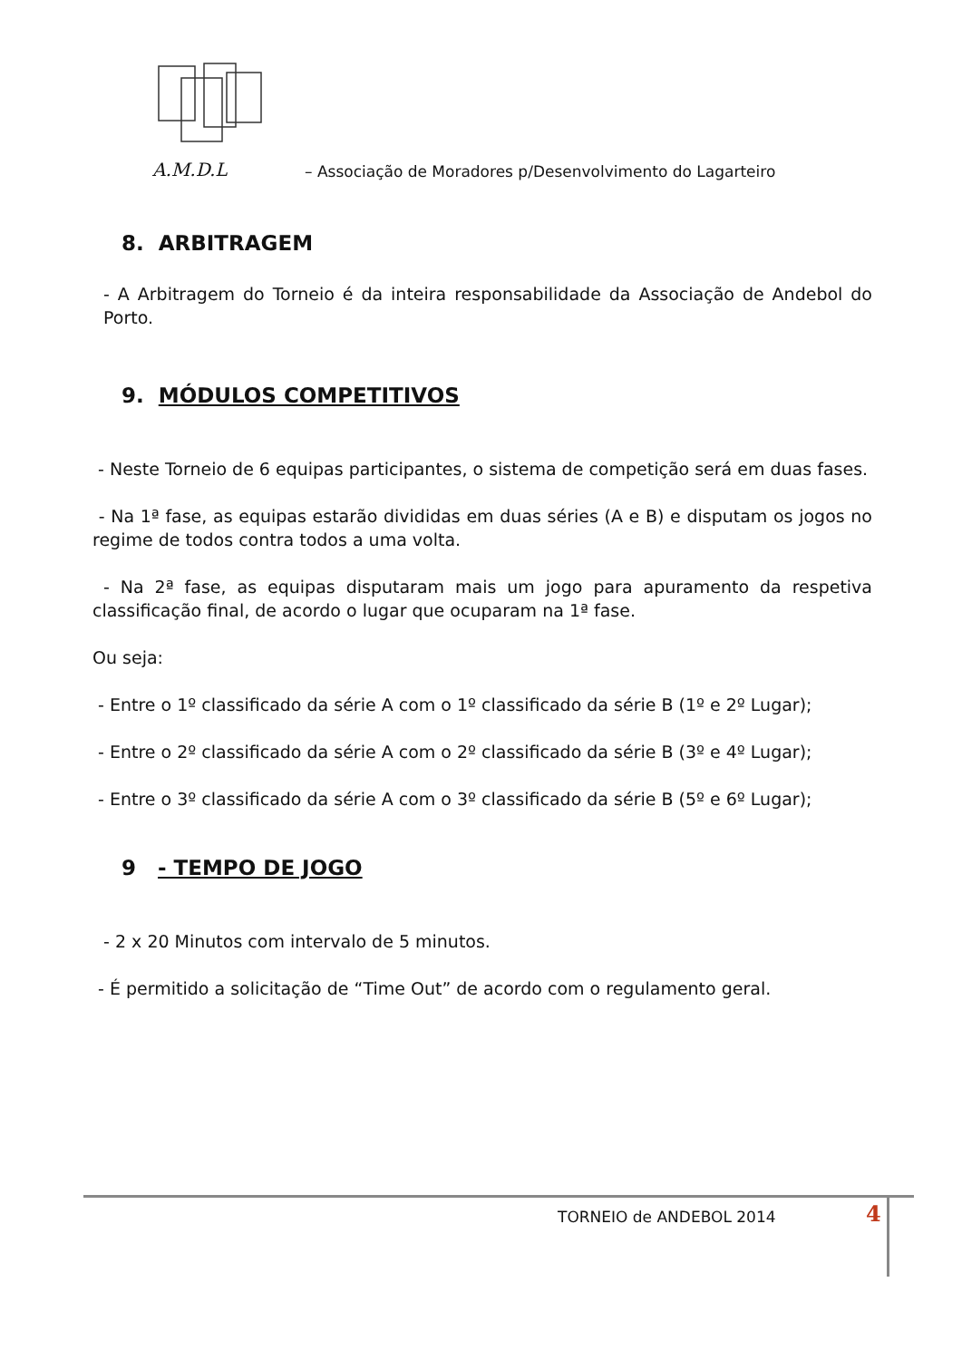A.M.D.L – Associação de Moradores p/Desenvolvimento do Lagarteiro
8. ARBITRAGEM
- A Arbitragem do Torneio é da inteira responsabilidade da Associação de Andebol do Porto.
9. MÓDULOS COMPETITIVOS
- Neste Torneio de 6 equipas participantes, o sistema de competição será em duas fases.
- Na 1ª fase, as equipas estarão divididas em duas séries (A e B) e disputam os jogos no regime de todos contra todos a uma volta.
- Na 2ª fase, as equipas disputaram mais um jogo para apuramento da respetiva classificação final, de acordo o lugar que ocuparam na 1ª fase.
Ou seja:
- Entre o 1º classificado da série A com o 1º classificado da série B (1º e 2º Lugar);
- Entre o 2º classificado da série A com o 2º classificado da série B (3º e 4º Lugar);
- Entre o 3º classificado da série A com o 3º classificado da série B (5º e 6º Lugar);
9 - TEMPO DE JOGO
- 2 x 20 Minutos com intervalo de 5 minutos.
- É permitido a solicitação de “Time Out” de acordo com o regulamento geral.
TORNEIO de ANDEBOL 2014 4